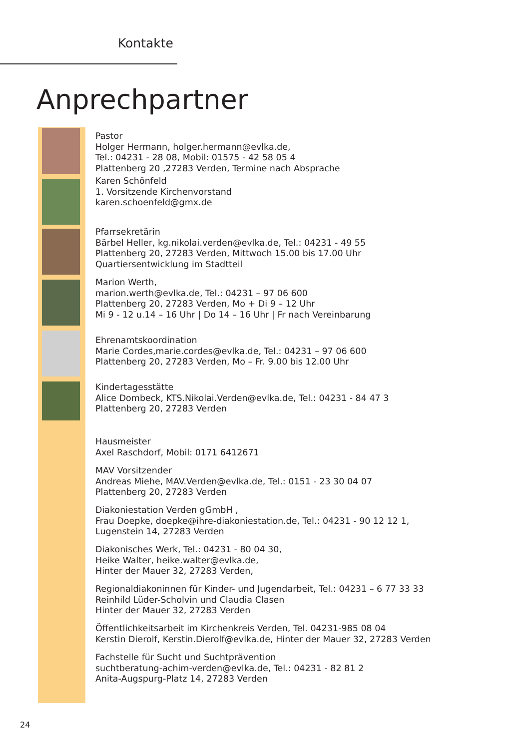Kontakte
Anprechpartner
Pastor
Holger Hermann, holger.hermann@evlka.de,
Tel.: 04231 - 28 08, Mobil: 01575 - 42 58 05 4
Plattenberg 20 ,27283 Verden, Termine nach Absprache
Karen Schönfeld
1. Vorsitzende Kirchenvorstand
karen.schoenfeld@gmx.de
Pfarrsekretärin
Bärbel Heller, kg.nikolai.verden@evlka.de, Tel.: 04231 - 49 55
Plattenberg 20, 27283 Verden, Mittwoch 15.00 bis 17.00 Uhr
Quartiersentwicklung im Stadtteil
Marion Werth,
marion.werth@evlka.de, Tel.: 04231 – 97 06 600
Plattenberg 20, 27283 Verden, Mo + Di 9 – 12 Uhr
Mi 9 - 12 u.14 – 16 Uhr | Do 14 – 16 Uhr | Fr nach Vereinbarung
Ehrenamtskoordination
Marie Cordes,marie.cordes@evlka.de, Tel.: 04231 – 97 06 600
Plattenberg 20, 27283 Verden, Mo – Fr. 9.00 bis 12.00 Uhr
Kindertagesstätte
Alice Dombeck, KTS.Nikolai.Verden@evlka.de, Tel.: 04231 - 84 47 3
Plattenberg 20, 27283 Verden
Hausmeister
Axel Raschdorf, Mobil: 0171 6412671
MAV Vorsitzender
Andreas Miehe, MAV.Verden@evlka.de, Tel.: 0151 - 23 30 04 07
Plattenberg 20, 27283 Verden
Diakoniestation Verden gGmbH ,
Frau Doepke, doepke@ihre-diakoniestation.de, Tel.: 04231 - 90 12 12 1,
Lugenstein 14, 27283 Verden
Diakonisches Werk, Tel.: 04231 - 80 04 30,
Heike Walter, heike.walter@evlka.de,
Hinter der Mauer 32, 27283 Verden,
Regionaldiakoninnen für Kinder- und Jugendarbeit, Tel.: 04231 – 6 77 33 33
Reinhild Lüder-Scholvin und Claudia Clasen
Hinter der Mauer 32, 27283 Verden
Öffentlichkeitsarbeit im Kirchenkreis Verden, Tel. 04231-985 08 04
Kerstin Dierolf, Kerstin.Dierolf@evlka.de, Hinter der Mauer 32, 27283 Verden
Fachstelle für Sucht und Suchtprävention
suchtberatung-achim-verden@evlka.de, Tel.: 04231 - 82 81 2
Anita-Augspurg-Platz 14, 27283 Verden
24